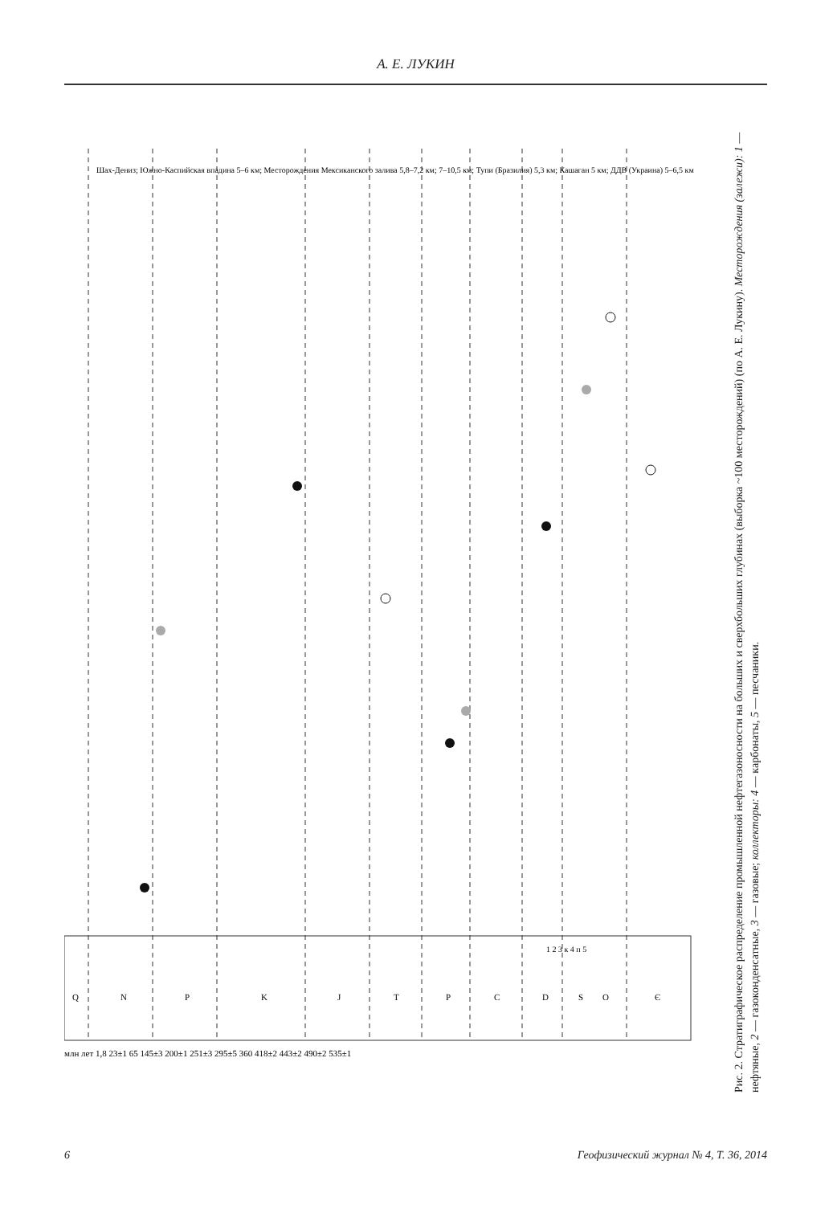А. Е. ЛУКИН
Q
N
P
K
J
T
P
C
D
S
O
Є
млн лет 1,8 23±1 65 145±3 200±1 251±3 295±5 360 418±2 443±2 490±2 535±1
Шах-Дениз; Южно-Каспийская впадина 5–6 км; Месторождения Мексиканского залива 5,8–7,2 км; 7–10,5 км; Тупи (Бразилия) 5,3 км; Кашаган 5 км; ДДВ (Украина) 5–6,5 км
1 2 3 к 4 п 5
Рис. 2. Стратиграфическое распределение промышленной нефтегазоносности на больших и сверхбольших глубинах (выборка ~100 месторождений) (по А. Е. Лукину). Месторождения (залежи): 1 — нефтяные, 2 — газоконденсатные, 3 — газовые; коллекторы: 4 — карбонаты, 5 — песчаники.
6 Геофизический журнал № 4, Т. 36, 2014